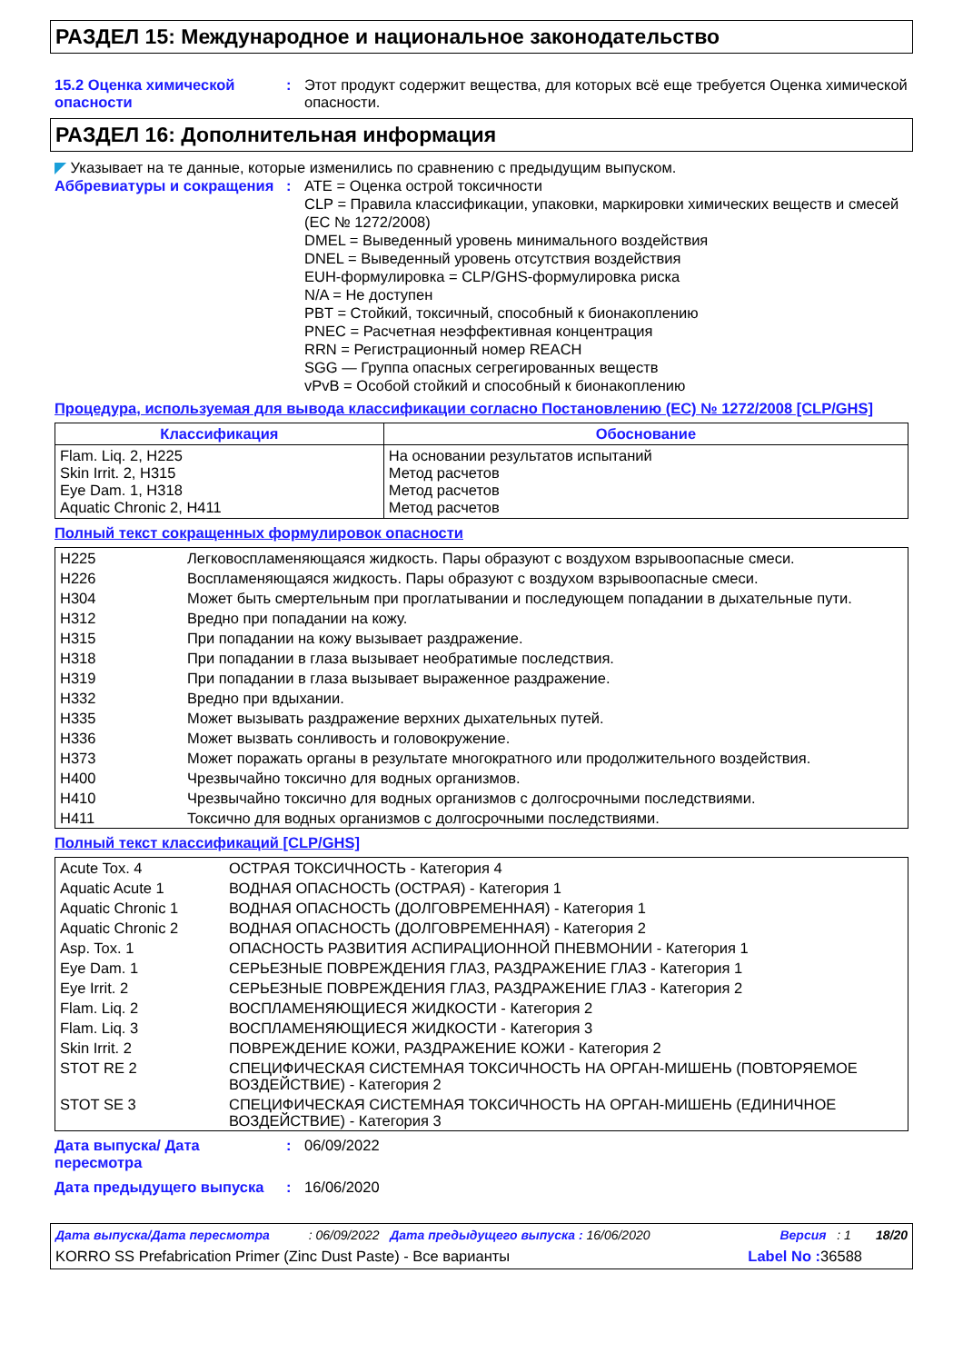РАЗДЕЛ 15: Международное и национальное законодательство
15.2 Оценка химической опасности
: Этот продукт содержит вещества, для которых всё еще требуется Оценка химической опасности.
РАЗДЕЛ 16: Дополнительная информация
◤ Указывает на те данные, которые изменились по сравнению с предыдущим выпуском.
Аббревиатуры и сокращения : ATE = Оценка острой токсичности
CLP = Правила классификации, упаковки, маркировки химических веществ и смесей (ЕС № 1272/2008)
DMEL = Выведенный уровень минимального воздействия
DNEL = Выведенный уровень отсутствия воздействия
EUH-формулировка = CLP/GHS-формулировка риска
N/A = Не доступен
PBT = Стойкий, токсичный, способный к бионакоплению
PNEC = Расчетная неэффективная концентрация
RRN = Регистрационный номер REACH
SGG — Группа опасных сегрегированных веществ
vPvB = Особой стойкий и способный к бионакоплению
Процедура, используемая для вывода классификации согласно Постановлению (ЕС) № 1272/2008 [CLP/GHS]
| Классификация | Обоснование |
| --- | --- |
| Flam. Liq. 2, H225 Skin Irrit. 2, H315 Eye Dam. 1, H318 Aquatic Chronic 2, H411 | На основании результатов испытаний Метод расчетов Метод расчетов Метод расчетов |
Полный текст сокращенных формулировок опасности
| H225 | Легковоспламеняющаяся жидкость. Пары образуют с воздухом взрывоопасные смеси. |
| H226 | Воспламеняющаяся жидкость. Пары образуют с воздухом взрывоопасные смеси. |
| H304 | Может быть смертельным при проглатывании и последующем попадании в дыхательные пути. |
| H312 | Вредно при попадании на кожу. |
| H315 | При попадании на кожу вызывает раздражение. |
| H318 | При попадании в глаза вызывает необратимые последствия. |
| H319 | При попадании в глаза вызывает выраженное раздражение. |
| H332 | Вредно при вдыхании. |
| H335 | Может вызывать раздражение верхних дыхательных путей. |
| H336 | Может вызвать сонливость и головокружение. |
| H373 | Может поражать органы в результате многократного или продолжительного воздействия. |
| H400 | Чрезвычайно токсично для водных организмов. |
| H410 | Чрезвычайно токсично для водных организмов с долгосрочными последствиями. |
| H411 | Токсично для водных организмов с долгосрочными последствиями. |
Полный текст классификаций [CLP/GHS]
| Acute Tox. 4 | ОСТРАЯ ТОКСИЧНОСТЬ - Категория 4 |
| Aquatic Acute 1 | ВОДНАЯ ОПАСНОСТЬ (ОСТРАЯ) - Категория 1 |
| Aquatic Chronic 1 | ВОДНАЯ ОПАСНОСТЬ (ДОЛГОВРЕМЕННАЯ) - Категория 1 |
| Aquatic Chronic 2 | ВОДНАЯ ОПАСНОСТЬ (ДОЛГОВРЕМЕННАЯ) - Категория 2 |
| Asp. Tox. 1 | ОПАСНОСТЬ РАЗВИТИЯ АСПИРАЦИОННОЙ ПНЕВМОНИИ - Категория 1 |
| Eye Dam. 1 | СЕРЬЕЗНЫЕ ПОВРЕЖДЕНИЯ ГЛАЗ, РАЗДРАЖЕНИЕ ГЛАЗ - Категория 1 |
| Eye Irrit. 2 | СЕРЬЕЗНЫЕ ПОВРЕЖДЕНИЯ ГЛАЗ, РАЗДРАЖЕНИЕ ГЛАЗ - Категория 2 |
| Flam. Liq. 2 | ВОСПЛАМЕНЯЮЩИЕСЯ ЖИДКОСТИ - Категория 2 |
| Flam. Liq. 3 | ВОСПЛАМЕНЯЮЩИЕСЯ ЖИДКОСТИ - Категория 3 |
| Skin Irrit. 2 | ПОВРЕЖДЕНИЕ КОЖИ, РАЗДРАЖЕНИЕ КОЖИ - Категория 2 |
| STOT RE 2 | СПЕЦИФИЧЕСКАЯ СИСТЕМНАЯ ТОКСИЧНОСТЬ НА ОРГАН-МИШЕНЬ (ПОВТОРЯЕМОЕ ВОЗДЕЙСТВИЕ) - Категория 2 |
| STOT SE 3 | СПЕЦИФИЧЕСКАЯ СИСТЕМНАЯ ТОКСИЧНОСТЬ НА ОРГАН-МИШЕНЬ (ЕДИНИЧНОЕ ВОЗДЕЙСТВИЕ) - Категория 3 |
Дата выпуска/ Дата пересмотра
: 06/09/2022
Дата предыдущего выпуска : 16/06/2020
Дата выпуска/Дата пересмотра : 06/09/2022 Дата предыдущего выпуска : 16/06/2020 Версия : 1 18/20
KORRO SS Prefabrication Primer (Zinc Dust Paste) - Все варианты Label No : 36588